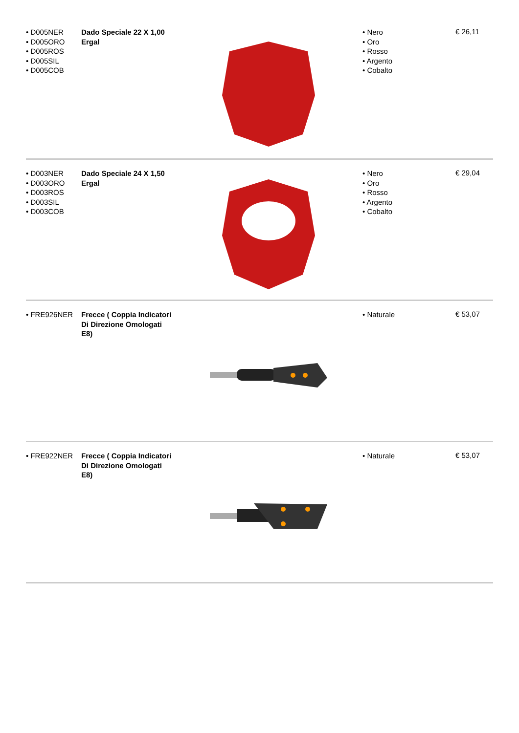• D005NER
• D005ORO
• D005ROS
• D005SIL
• D005COB
Dado Speciale 22 X 1,00 Ergal
• Nero
• Oro
• Rosso
• Argento
• Cobalto
€ 26,11
• D003NER
• D003ORO
• D003ROS
• D003SIL
• D003COB
Dado Speciale 24 X 1,50 Ergal
• Nero
• Oro
• Rosso
• Argento
• Cobalto
€ 29,04
• FRE926NER Frecce ( Coppia Indicatori Di Direzione Omologati E8)
• Naturale
€ 53,07
• FRE922NER Frecce ( Coppia Indicatori Di Direzione Omologati E8)
• Naturale
€ 53,07